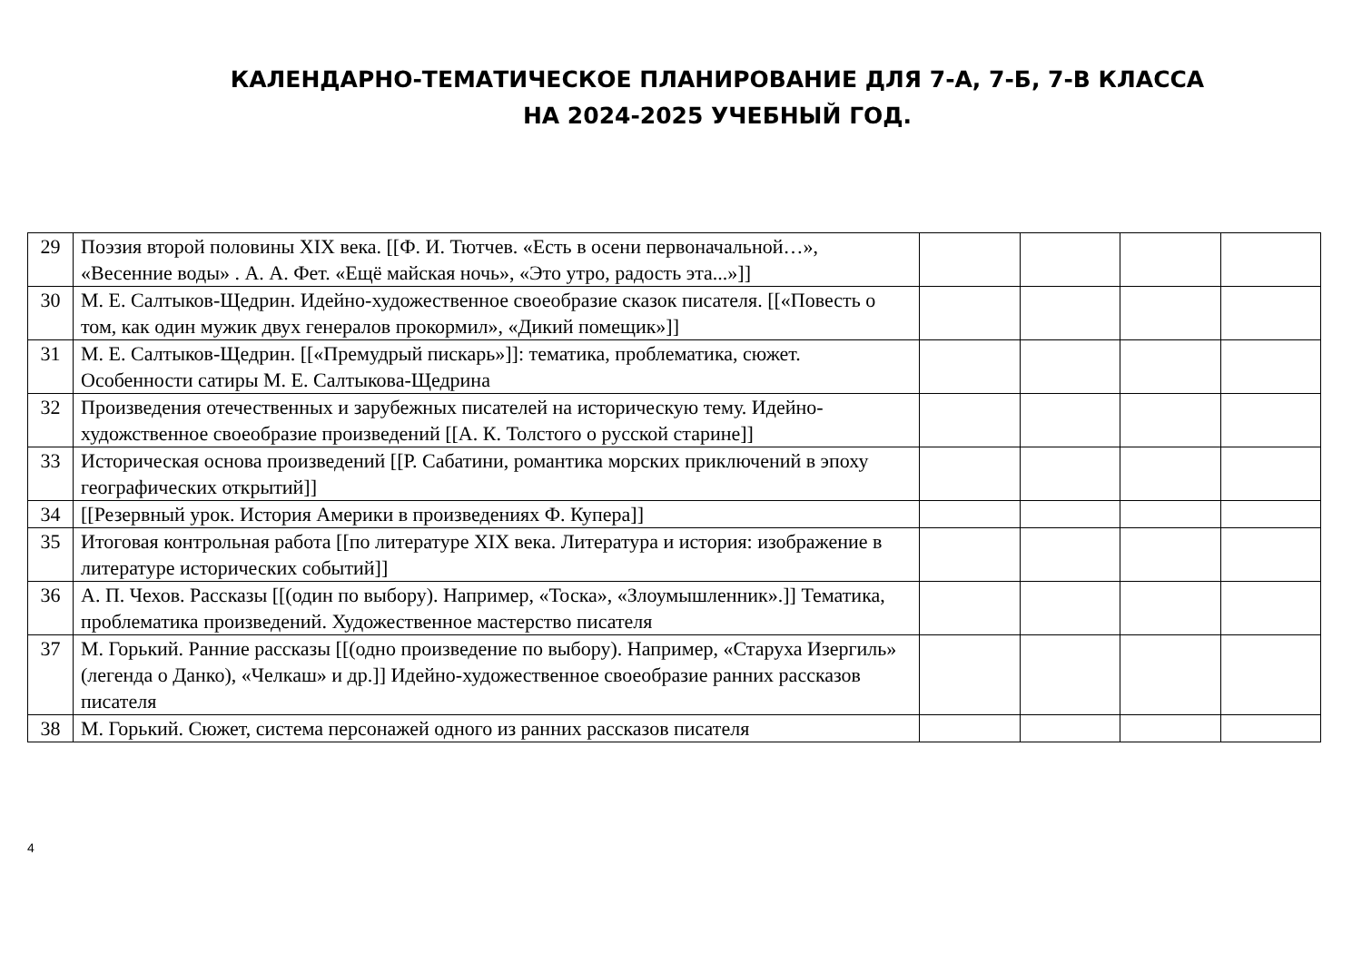КАЛЕНДАРНО-ТЕМАТИЧЕСКОЕ ПЛАНИРОВАНИЕ ДЛЯ 7-А, 7-Б, 7-В КЛАССА
НА 2024-2025 УЧЕБНЫЙ ГОД.
| 29 | Поэзия второй половины XIX века. [[Ф. И. Тютчев. «Есть в осени первоначальной…», «Весенние воды» . А. А. Фет. «Ещё майская ночь», «Это утро, радость эта...»]] | | | | |
| 30 | М. Е. Салтыков-Щедрин. Идейно-художественное своеобразие сказок писателя. [[«Повесть о том, как один мужик двух генералов прокормил», «Дикий помещик»]] | | | | |
| 31 | М. Е. Салтыков-Щедрин. [[«Премудрый пискарь»]]: тематика, проблематика, сюжет. Особенности сатиры М. Е. Салтыкова-Щедрина | | | | |
| 32 | Произведения отечественных и зарубежных писателей на историческую тему. Идейно-художственное своеобразие произведений [[А. К. Толстого о русской старине]] | | | | |
| 33 | Историческая основа произведений [[Р. Сабатини, романтика морских приключений в эпоху географических открытий]] | | | | |
| 34 | [[Резервный урок. История Америки в произведениях Ф. Купера]] | | | | |
| 35 | Итоговая контрольная работа [[по литературе XIX века. Литература и история: изображение в литературе исторических событий]] | | | | |
| 36 | А. П. Чехов. Рассказы [[(один по выбору). Например, «Тоска», «Злоумышленник».]] Тематика, проблематика произведений. Художественное мастерство писателя | | | | |
| 37 | М. Горький. Ранние рассказы [[(одно произведение по выбору). Например, «Старуха Изергиль» (легенда о Данко), «Челкаш» и др.]] Идейно-художественное своеобразие ранних рассказов писателя | | | | |
| 38 | М. Горький. Сюжет, система персонажей одного из ранних рассказов писателя | | | | |
4